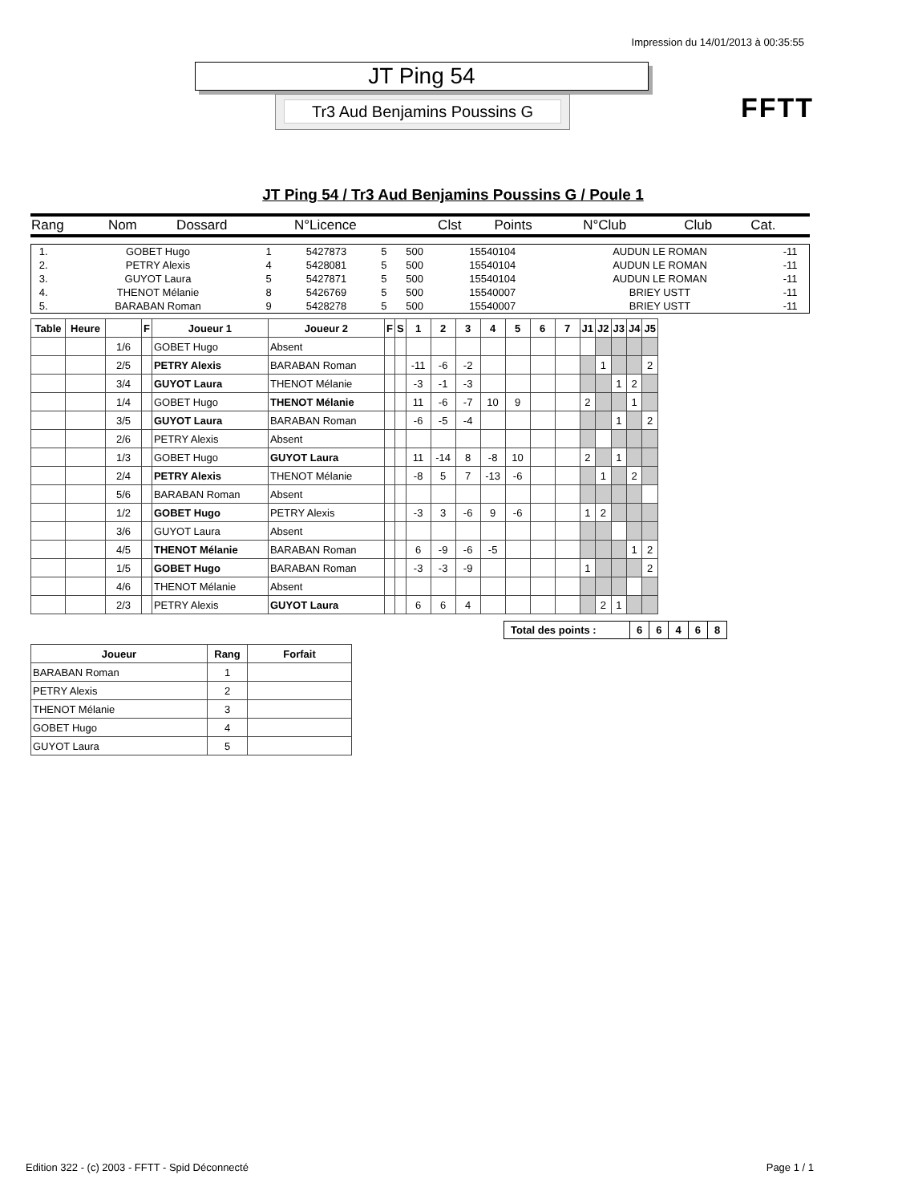Impression du 14/01/2013 à 00:35:55
JT Ping 54
Tr3 Aud Benjamins Poussins G FFTT
JT Ping 54 / Tr3 Aud Benjamins Poussins G / Poule 1
| Rang | Nom | Dossard | N°Licence | Clst | Points | N°Club | Club | Cat. |
| 1. | GOBET Hugo | 1 | 5427873 | 5 | 500 | 15540104 | AUDUN LE ROMAN | -11 |
| 2. | PETRY Alexis | 4 | 5428081 | 5 | 500 | 15540104 | AUDUN LE ROMAN | -11 |
| 3. | GUYOT Laura | 5 | 5427871 | 5 | 500 | 15540104 | AUDUN LE ROMAN | -11 |
| 4. | THENOT Mélanie | 8 | 5426769 | 5 | 500 | 15540007 | BRIEY USTT | -11 |
| 5. | BARABAN Roman | 9 | 5428278 | 5 | 500 | 15540007 | BRIEY USTT | -11 |
| Table | Heure | | F | Joueur 1 | Joueur 2 | F | S | 1 | 2 | 3 | 4 | 5 | 6 | 7 | J1 | J2 | J3 | J4 | J5 |
| --- | --- | --- | --- | --- | --- | --- | --- | --- | --- | --- | --- | --- | --- | --- | --- | --- | --- | --- | --- |
| | | 1/6 | | GOBET Hugo | Absent | | | | | | | | | | | | | | |
| | | 2/5 | | PETRY Alexis | BARABAN Roman | | | -11 | -6 | -2 | | | | | | 1 | | | 2 |
| | | 3/4 | | GUYOT Laura | THENOT Mélanie | | | -3 | -1 | -3 | | | | | | | 1 | 2 | |
| | | 1/4 | | GOBET Hugo | THENOT Mélanie | | | 11 | -6 | -7 | 10 | 9 | | | 2 | | | 1 | |
| | | 3/5 | | GUYOT Laura | BARABAN Roman | | | -6 | -5 | -4 | | | | | | | 1 | | 2 |
| | | 2/6 | | PETRY Alexis | Absent | | | | | | | | | | | | | | |
| | | 1/3 | | GOBET Hugo | GUYOT Laura | | | 11 | -14 | 8 | -8 | 10 | | | 2 | | 1 | | |
| | | 2/4 | | PETRY Alexis | THENOT Mélanie | | | -8 | 5 | 7 | -13 | -6 | | | | 1 | | 2 | |
| | | 5/6 | | BARABAN Roman | Absent | | | | | | | | | | | | | | |
| | | 1/2 | | GOBET Hugo | PETRY Alexis | | | -3 | 3 | -6 | 9 | -6 | | | 1 | 2 | | | |
| | | 3/6 | | GUYOT Laura | Absent | | | | | | | | | | | | | | |
| | | 4/5 | | THENOT Mélanie | BARABAN Roman | | | 6 | -9 | -6 | -5 | | | | | | | 1 | 2 |
| | | 1/5 | | GOBET Hugo | BARABAN Roman | | | -3 | -3 | -9 | | | | | 1 | | | | 2 |
| | | 4/6 | | THENOT Mélanie | Absent | | | | | | | | | | | | | | |
| | | 2/3 | | PETRY Alexis | GUYOT Laura | | | 6 | 6 | 4 | | | | | | 2 | 1 | | |
| Total des points : | 6 | 6 | 4 | 6 | 8 |
| Joueur | Rang | Forfait |
| --- | --- | --- |
| BARABAN Roman | 1 | |
| PETRY Alexis | 2 | |
| THENOT Mélanie | 3 | |
| GOBET Hugo | 4 | |
| GUYOT Laura | 5 | |
Edition 322 - (c) 2003 - FFTT - Spid Déconnecté Page 1 / 1